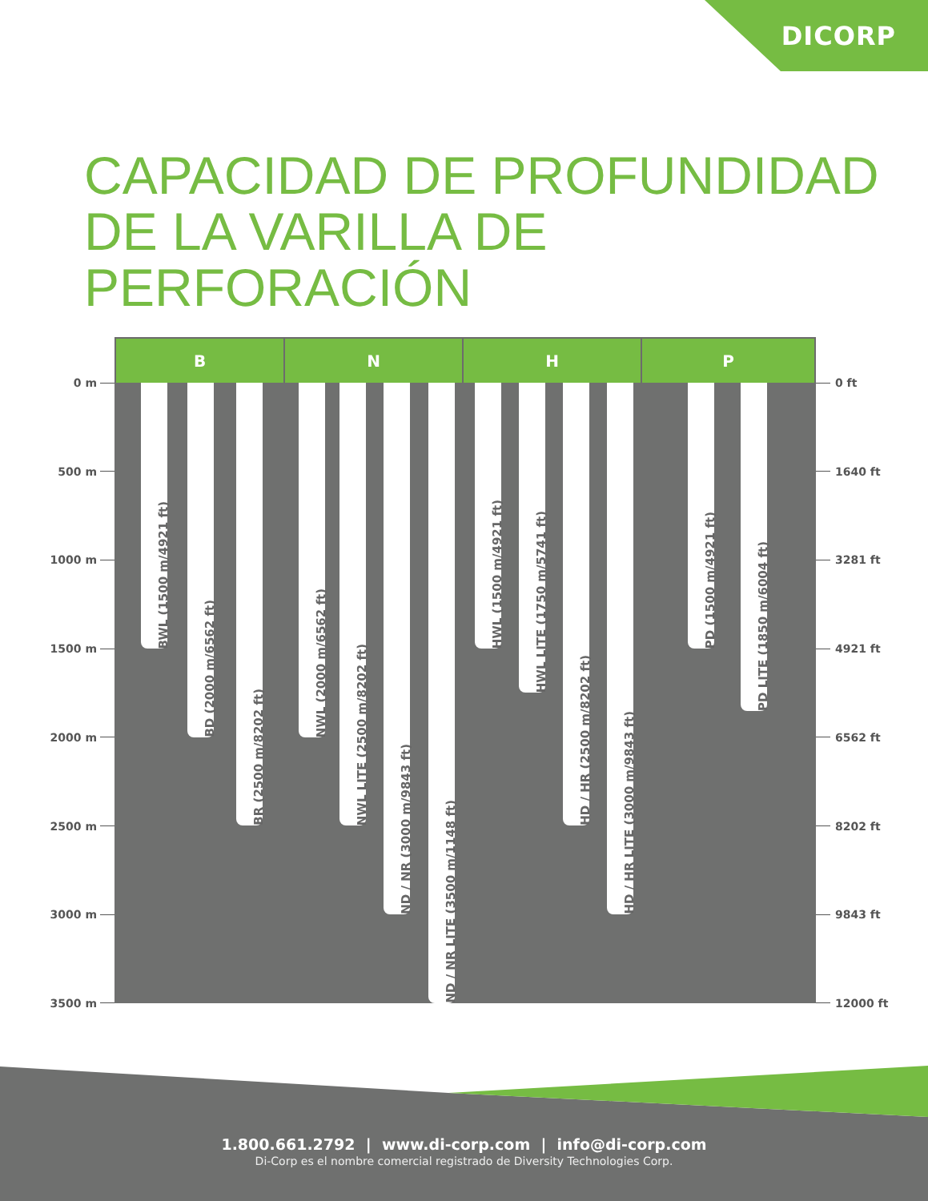DICORP
CAPACIDAD DE PROFUNDIDAD
DE LA VARILLA DE PERFORACIÓN
0 m
500 m
1000 m
1500 m
2000 m
2500 m
3000 m
3500 m
B N H P
BWL (1500 m/4921 ft)
BD (2000 m/6562 ft)
BR (2500 m/8202 ft)
NWL (2000 m/6562 ft)
NWL LITE (2500 m/8202 ft)
ND / NR (3000 m/9843 ft)
ND / NR LITE (3500 m/1148 ft)
HWL (1500 m/4921 ft)
HWL LITE (1750 m/5741 ft)
HD / HR (2500 m/8202 ft)
HD / HR LITE (3000 m/9843 ft)
PD (1500 m/4921 ft)
PD LITE (1850 m/6004 ft)
0 ft
1640 ft
3281 ft
4921 ft
6562 ft
8202 ft
9843 ft
12000 ft
1.800.661.2792 | www.di-corp.com | info@di-corp.com
Di-Corp es el nombre comercial registrado de Diversity Technologies Corp.